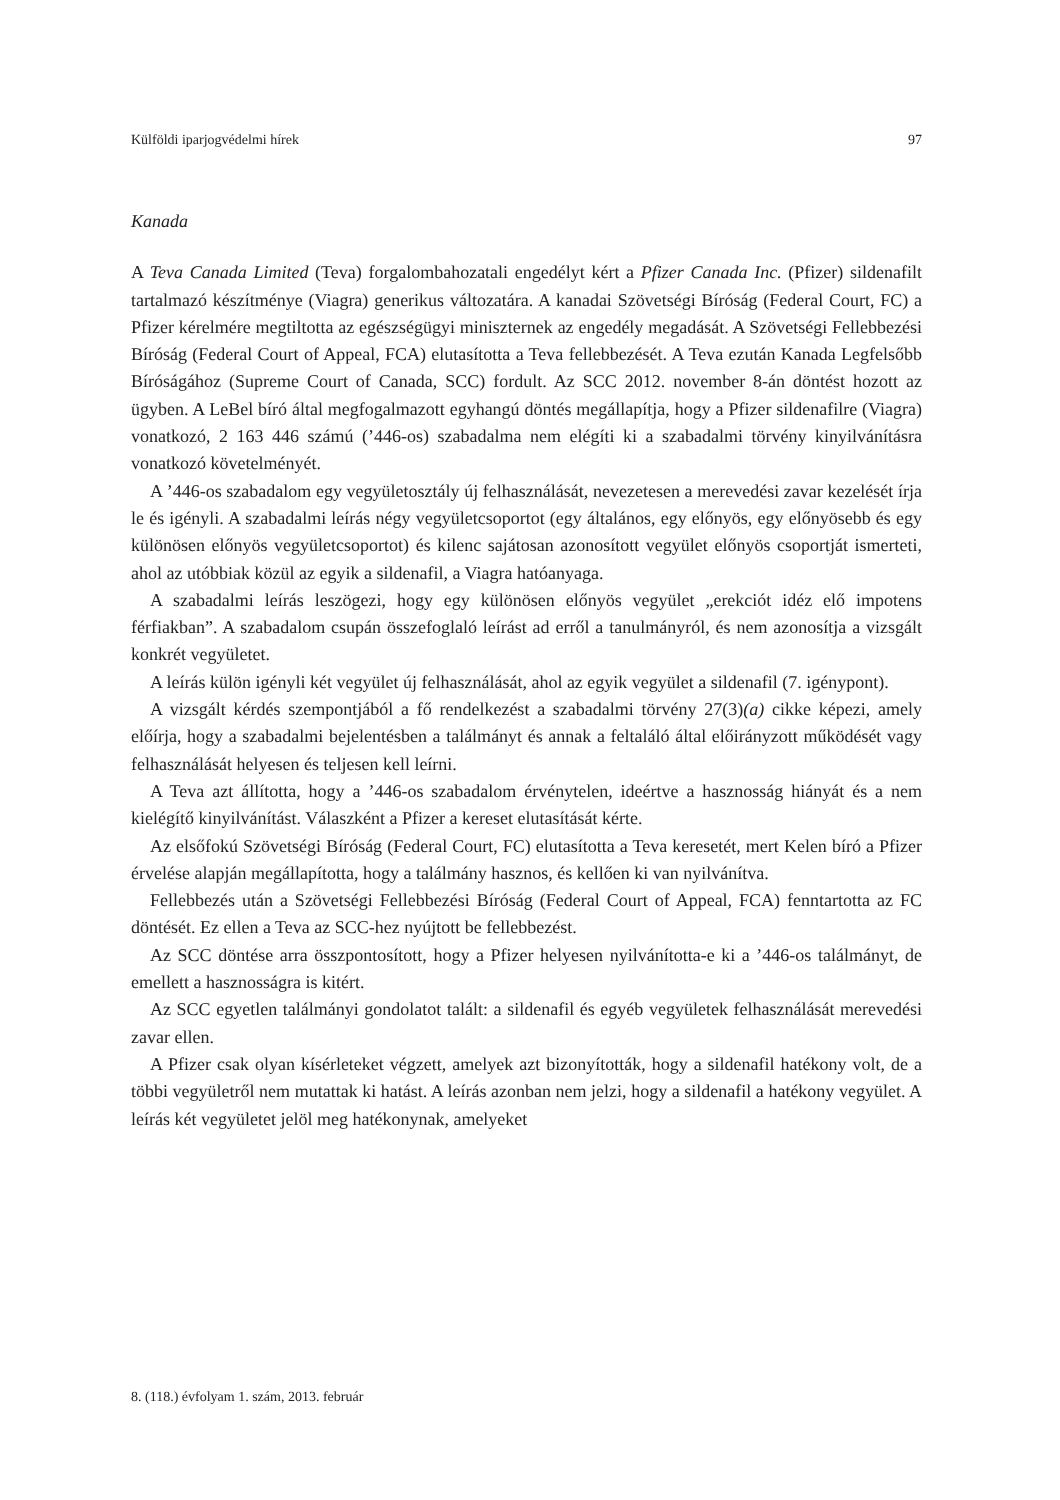Külföldi iparjogvédelmi hírek 97
Kanada
A Teva Canada Limited (Teva) forgalombahozatali engedélyt kért a Pfizer Canada Inc. (Pfizer) sildenafilt tartalmazó készítménye (Viagra) generikus változatára. A kanadai Szövetségi Bíróság (Federal Court, FC) a Pfizer kérelmére megtiltotta az egészségügyi miniszternek az engedély megadását. A Szövetségi Fellebbezési Bíróság (Federal Court of Appeal, FCA) elutasította a Teva fellebbezését. A Teva ezután Kanada Legfelsőbb Bíróságához (Supreme Court of Canada, SCC) fordult. Az SCC 2012. november 8-án döntést hozott az ügyben. A LeBel bíró által megfogalmazott egyhangú döntés megállapítja, hogy a Pfizer sildenafilre (Viagra) vonatkozó, 2 163 446 számú (’446-os) szabadalma nem elégíti ki a szabadalmi törvény kinyilvánításra vonatkozó követelményét.
A ’446-os szabadalom egy vegyületosztály új felhasználását, nevezetesen a merevedési zavar kezelését írja le és igényli. A szabadalmi leírás négy vegyületcsoportot (egy általános, egy előnyös, egy előnyösebb és egy különösen előnyös vegyületcsoportot) és kilenc sajátosan azonosított vegyület előnyös csoportját ismerteti, ahol az utóbbiak közül az egyik a sildenafil, a Viagra hatóanyaga.
A szabadalmi leírás leszögezi, hogy egy különösen előnyös vegyület „erekciót idéz elő impotens férfiakban”. A szabadalom csupán összefoglaló leírást ad erről a tanulmányról, és nem azonosítja a vizsgált konkrét vegyületet.
A leírás külön igényli két vegyület új felhasználását, ahol az egyik vegyület a sildenafil (7. igénypont).
A vizsgált kérdés szempontjából a fő rendelkezést a szabadalmi törvény 27(3)(a) cikke képezi, amely előírja, hogy a szabadalmi bejelentésben a találmányt és annak a feltaláló által előirányzott működését vagy felhasználását helyesen és teljesen kell leírni.
A Teva azt állította, hogy a ’446-os szabadalom érvénytelen, ideértve a hasznosság hiányát és a nem kielégítő kinyilvánítást. Válaszként a Pfizer a kereset elutasítását kérte.
Az elsőfokú Szövetségi Bíróság (Federal Court, FC) elutasította a Teva keresetét, mert Kelen bíró a Pfizer érvelése alapján megállapította, hogy a találmány hasznos, és kellően ki van nyilvánítva.
Fellebbezés után a Szövetségi Fellebbezési Bíróság (Federal Court of Appeal, FCA) fenntartotta az FC döntését. Ez ellen a Teva az SCC-hez nyújtott be fellebbezést.
Az SCC döntése arra összpontosított, hogy a Pfizer helyesen nyilvánította-e ki a ’446-os találmányt, de emellett a hasznosságra is kitért.
Az SCC egyetlen találmányi gondolatot talált: a sildenafil és egyéb vegyületek felhasználását merevedési zavar ellen.
A Pfizer csak olyan kísérleteket végzett, amelyek azt bizonyították, hogy a sildenafil hatékony volt, de a többi vegyületről nem mutattak ki hatást. A leírás azonban nem jelzi, hogy a sildenafil a hatékony vegyület. A leírás két vegyületet jelöl meg hatékonynak, amelyeket
8. (118.) évfolyam 1. szám, 2013. február